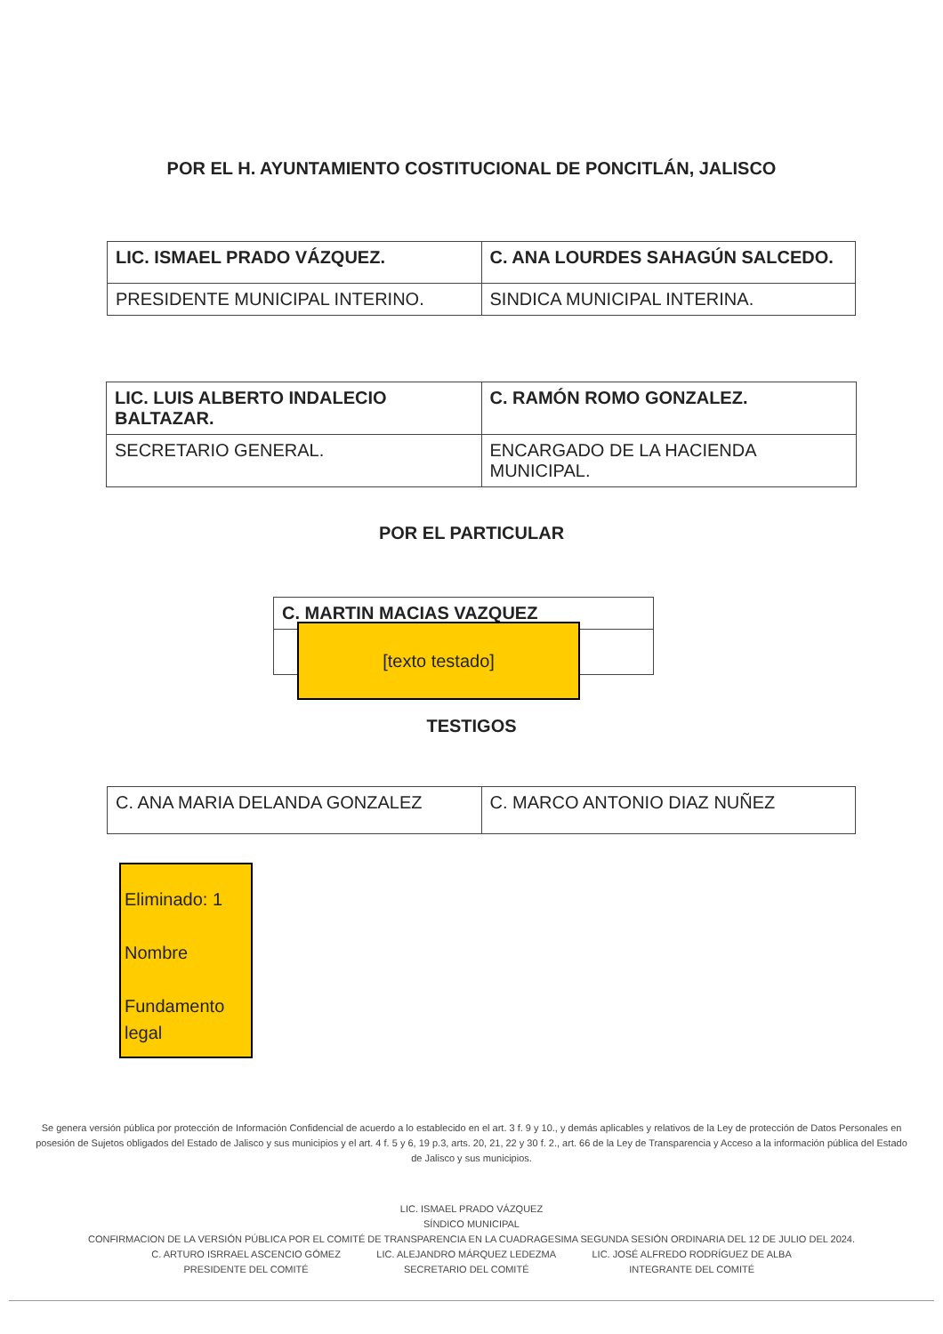POR EL H. AYUNTAMIENTO COSTITUCIONAL DE PONCITLÁN, JALISCO
| LIC. ISMAEL PRADO VÁZQUEZ. | C. ANA LOURDES SAHAGÚN SALCEDO. |
| PRESIDENTE MUNICIPAL INTERINO. | SINDICA MUNICIPAL INTERINA. |
| LIC. LUIS ALBERTO INDALECIO BALTAZAR. | C. RAMÓN ROMO GONZALEZ. |
| SECRETARIO GENERAL. | ENCARGADO DE LA HACIENDA MUNICIPAL. |
POR EL PARTICULAR
| C. MARTIN MACIAS VAZQUEZ |
[texto testado]
TESTIGOS
| C. ANA MARIA DELANDA GONZALEZ | C. MARCO ANTONIO DIAZ NUÑEZ |
Eliminado: 1
Nombre
Fundamento legal
Se genera versión pública por protección de Información Confidencial de acuerdo a lo establecido en el art. 3 f. 9 y 10., y demás aplicables y relativos de la Ley de protección de Datos Personales en posesión de Sujetos obligados del Estado de Jalisco y sus municipios y el art. 4 f. 5 y 6, 19 p.3, arts. 20, 21, 22 y 30 f. 2., art. 66 de la Ley de Transparencia y Acceso a la información pública del Estado de Jalisco y sus municipios.
LIC. ISMAEL PRADO VÁZQUEZ
SÍNDICO MUNICIPAL
CONFIRMACION DE LA VERSIÓN PÚBLICA POR EL COMITÉ DE TRANSPARENCIA EN LA CUADRAGESIMA SEGUNDA SESIÓN ORDINARIA DEL 12 DE JULIO DEL 2024.
C. ARTURO ISRRAEL ASCENCIO GÓMEZ
PRESIDENTE DEL COMITÉ
LIC. ALEJANDRO MÁRQUEZ LEDEZMA
SECRETARIO DEL COMITÉ
LIC. JOSÉ ALFREDO RODRÍGUEZ DE ALBA
INTEGRANTE DEL COMITÉ